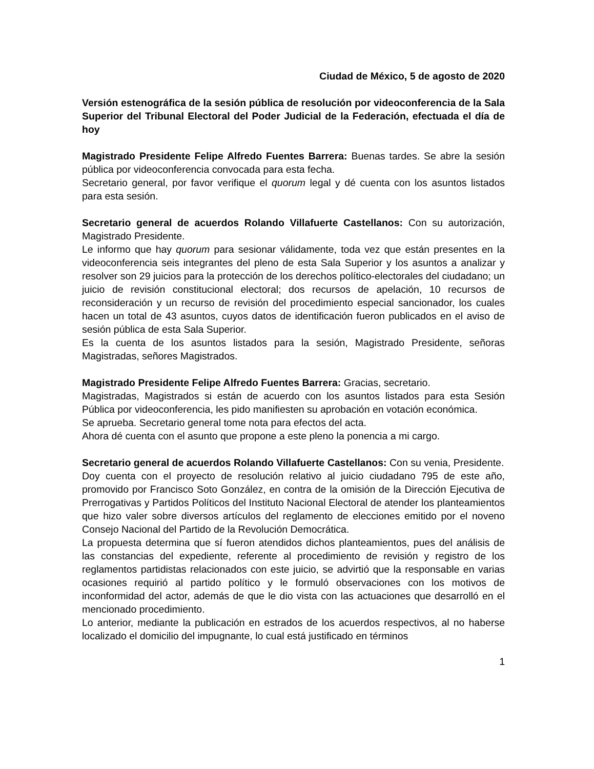Ciudad de México, 5 de agosto de 2020
Versión estenográfica de la sesión pública de resolución por videoconferencia de la Sala Superior del Tribunal Electoral del Poder Judicial de la Federación, efectuada el día de hoy
Magistrado Presidente Felipe Alfredo Fuentes Barrera: Buenas tardes. Se abre la sesión pública por videoconferencia convocada para esta fecha.
Secretario general, por favor verifique el quorum legal y dé cuenta con los asuntos listados para esta sesión.
Secretario general de acuerdos Rolando Villafuerte Castellanos: Con su autorización, Magistrado Presidente.
Le informo que hay quorum para sesionar válidamente, toda vez que están presentes en la videoconferencia seis integrantes del pleno de esta Sala Superior y los asuntos a analizar y resolver son 29 juicios para la protección de los derechos político-electorales del ciudadano; un juicio de revisión constitucional electoral; dos recursos de apelación, 10 recursos de reconsideración y un recurso de revisión del procedimiento especial sancionador, los cuales hacen un total de 43 asuntos, cuyos datos de identificación fueron publicados en el aviso de sesión pública de esta Sala Superior.
Es la cuenta de los asuntos listados para la sesión, Magistrado Presidente, señoras Magistradas, señores Magistrados.
Magistrado Presidente Felipe Alfredo Fuentes Barrera: Gracias, secretario.
Magistradas, Magistrados si están de acuerdo con los asuntos listados para esta Sesión Pública por videoconferencia, les pido manifiesten su aprobación en votación económica.
Se aprueba. Secretario general tome nota para efectos del acta.
Ahora dé cuenta con el asunto que propone a este pleno la ponencia a mi cargo.
Secretario general de acuerdos Rolando Villafuerte Castellanos: Con su venia, Presidente.
Doy cuenta con el proyecto de resolución relativo al juicio ciudadano 795 de este año, promovido por Francisco Soto González, en contra de la omisión de la Dirección Ejecutiva de Prerrogativas y Partidos Políticos del Instituto Nacional Electoral de atender los planteamientos que hizo valer sobre diversos artículos del reglamento de elecciones emitido por el noveno Consejo Nacional del Partido de la Revolución Democrática.
La propuesta determina que sí fueron atendidos dichos planteamientos, pues del análisis de las constancias del expediente, referente al procedimiento de revisión y registro de los reglamentos partidistas relacionados con este juicio, se advirtió que la responsable en varias ocasiones requirió al partido político y le formuló observaciones con los motivos de inconformidad del actor, además de que le dio vista con las actuaciones que desarrolló en el mencionado procedimiento.
Lo anterior, mediante la publicación en estrados de los acuerdos respectivos, al no haberse localizado el domicilio del impugnante, lo cual está justificado en términos
1